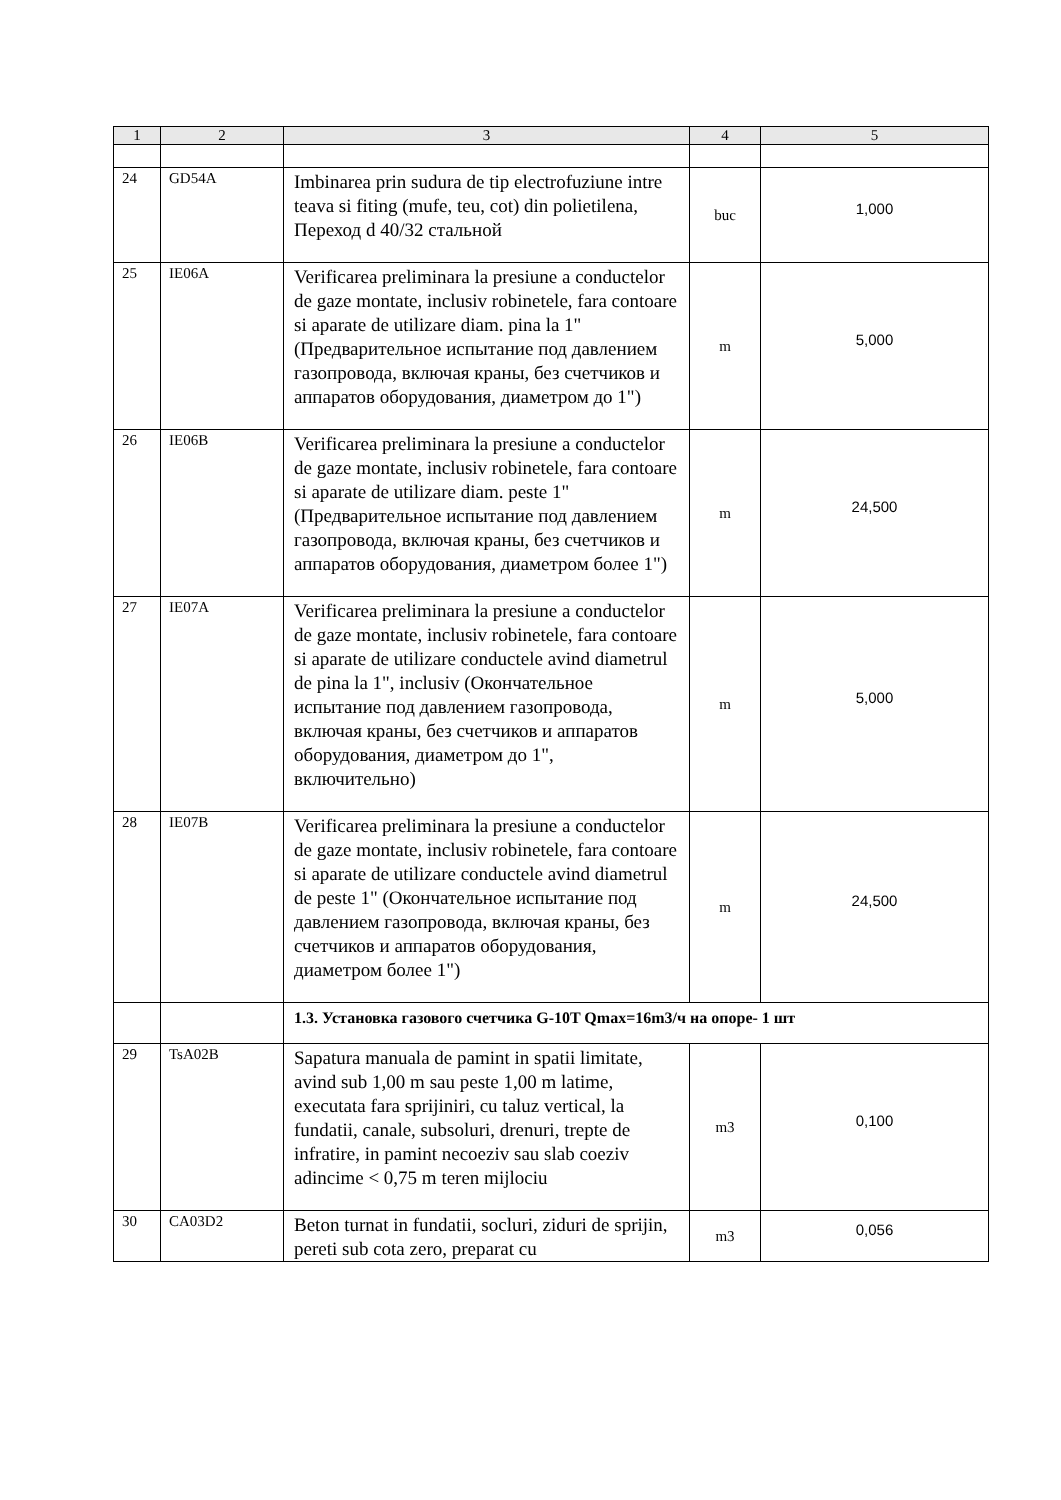| 1 | 2 | 3 | 4 | 5 |
| --- | --- | --- | --- | --- |
| 24 | GD54A | Imbinarea prin sudura de tip electrofuziune intre teava si fiting (mufe, teu, cot) din polietilena, Переход d 40/32 стальной | buc | 1,000 |
| 25 | IE06A | Verificarea preliminara la presiune a conductelor de gaze montate, inclusiv robinetele, fara contoare si aparate de utilizare diam. pina la 1" (Предварительное испытание под давлением газопровода, включая краны, без счетчиков и аппаратов оборудования, диаметром до 1") | m | 5,000 |
| 26 | IE06B | Verificarea preliminara la presiune a conductelor de gaze montate, inclusiv robinetele, fara contoare si aparate de utilizare diam. peste 1" (Предварительное испытание под давлением газопровода, включая краны, без счетчиков и аппаратов оборудования, диаметром более 1") | m | 24,500 |
| 27 | IE07A | Verificarea preliminara la presiune a conductelor de gaze montate, inclusiv robinetele, fara contoare si aparate de utilizare conductele avind diametrul de pina la 1", inclusiv (Окончательное испытание под давлением газопровода, включая краны, без счетчиков и аппаратов оборудования, диаметром до 1", включительно) | m | 5,000 |
| 28 | IE07B | Verificarea preliminara la presiune a conductelor de gaze montate, inclusiv robinetele, fara contoare si aparate de utilizare conductele avind diametrul de peste 1" (Окончательное испытание под давлением газопровода, включая краны, без счетчиков и аппаратов оборудования, диаметром более 1") | m | 24,500 |
| | | 1.3. Установка газового счетчика G-10T Qmax=16m3/ч на опоре- 1 шт | | |
| 29 | TsA02B | Sapatura manuala de pamint in spatii limitate, avind sub 1,00 m sau peste 1,00 m latime, executata fara sprijiniri, cu taluz vertical, la fundatii, canale, subsoluri, drenuri, trepte de infratire, in pamint necoeziv sau slab coeziv adincime < 0,75 m teren mijlociu | m3 | 0,100 |
| 30 | CA03D2 | Beton turnat in fundatii, socluri, ziduri de sprijin, pereti sub cota zero, preparat cu | m3 | 0,056 |